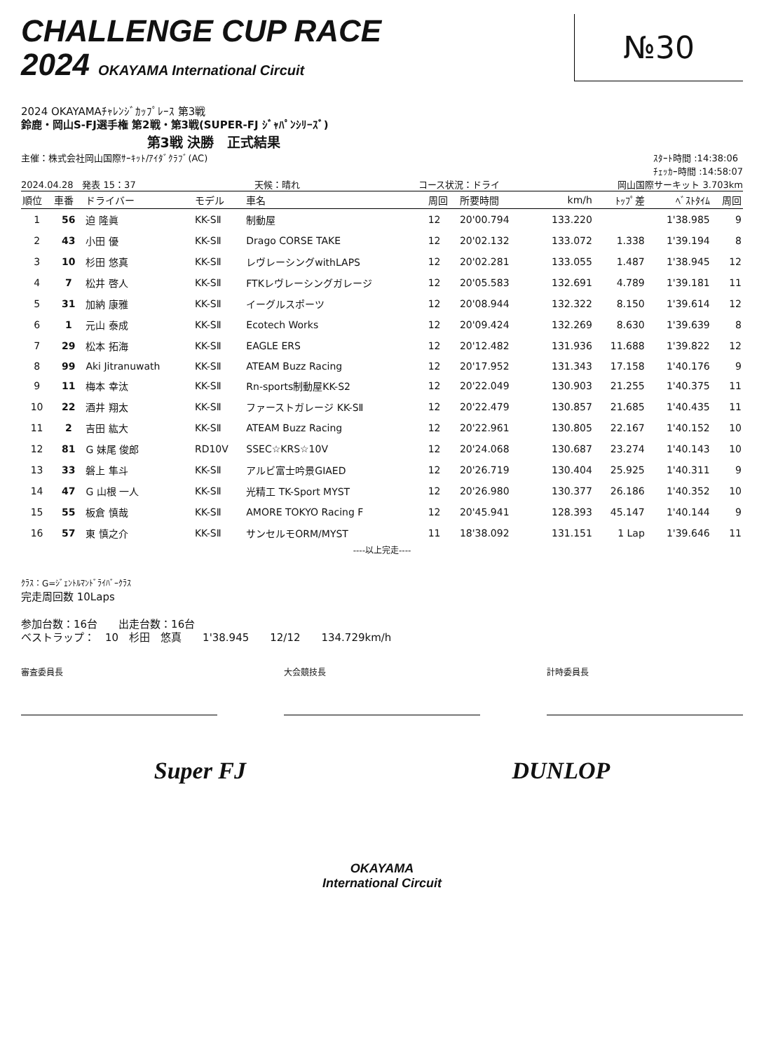CHALLENGE CUP RACE
2024 OKAYAMA International Circuit
№30
2024 OKAYAMAﾁｬﾚﾝｼﾞｶｯﾌﾟﾚｰｽ 第3戦
鈴鹿・岡山S-FJ選手権 第2戦・第3戦(SUPER-FJ ｼﾞｬﾊﾟﾝｼﾘｰｽﾞ)
第3戦 決勝　正式結果
主催：株式会社岡山国際ｻｰｷｯﾄ/ｱｲﾀﾞｸﾗﾌﾞ(AC) ｽﾀｰﾄ時間 :14:38:06
ﾁｪｯｶｰ時間 :14:58:07
2024.04.28　発表 15：37 天候：晴れ コース状況：ドライ 岡山国際サーキット 3.703km
| 順位 | 車番 | ドライバー | モデル | 車名 | 周回 | 所要時間 | km/h | ﾄｯﾌﾟ差 | ﾍﾞｽﾄﾀｲﾑ | 周回 |
| --- | --- | --- | --- | --- | --- | --- | --- | --- | --- | --- |
| 1 | 56 | 迫 隆眞 | KK-SⅡ | 制動屋 | 12 | 20'00.794 | 133.220 | | 1'38.985 | 9 |
| 2 | 43 | 小田 優 | KK-SⅡ | Drago CORSE TAKE | 12 | 20'02.132 | 133.072 | 1.338 | 1'39.194 | 8 |
| 3 | 10 | 杉田 悠真 | KK-SⅡ | レヴレーシングwithLAPS | 12 | 20'02.281 | 133.055 | 1.487 | 1'38.945 | 12 |
| 4 | 7 | 松井 啓人 | KK-SⅡ | FTKレヴレーシングガレージ | 12 | 20'05.583 | 132.691 | 4.789 | 1'39.181 | 11 |
| 5 | 31 | 加納 康雅 | KK-SⅡ | イーグルスポーツ | 12 | 20'08.944 | 132.322 | 8.150 | 1'39.614 | 12 |
| 6 | 1 | 元山 泰成 | KK-SⅡ | Ecotech Works | 12 | 20'09.424 | 132.269 | 8.630 | 1'39.639 | 8 |
| 7 | 29 | 松本 拓海 | KK-SⅡ | EAGLE ERS | 12 | 20'12.482 | 131.936 | 11.688 | 1'39.822 | 12 |
| 8 | 99 | Aki Jitranuwath | KK-SⅡ | ATEAM Buzz Racing | 12 | 20'17.952 | 131.343 | 17.158 | 1'40.176 | 9 |
| 9 | 11 | 梅本 幸汰 | KK-SⅡ | Rn-sports制動屋KK-S2 | 12 | 20'22.049 | 130.903 | 21.255 | 1'40.375 | 11 |
| 10 | 22 | 酒井 翔太 | KK-SⅡ | ファーストガレージ KK-SⅡ | 12 | 20'22.479 | 130.857 | 21.685 | 1'40.435 | 11 |
| 11 | 2 | 吉田 紘大 | KK-SⅡ | ATEAM Buzz Racing | 12 | 20'22.961 | 130.805 | 22.167 | 1'40.152 | 10 |
| 12 | 81 | G 妹尾 俊郎 | RD10V | SSEC☆KRS☆10V | 12 | 20'24.068 | 130.687 | 23.274 | 1'40.143 | 10 |
| 13 | 33 | 磐上 隼斗 | KK-SⅡ | アルビ富士吟景GIAED | 12 | 20'26.719 | 130.404 | 25.925 | 1'40.311 | 9 |
| 14 | 47 | G 山根 一人 | KK-SⅡ | 光精工 TK-Sport MYST | 12 | 20'26.980 | 130.377 | 26.186 | 1'40.352 | 10 |
| 15 | 55 | 板倉 慎哉 | KK-SⅡ | AMORE TOKYO Racing F | 12 | 20'45.941 | 128.393 | 45.147 | 1'40.144 | 9 |
| 16 | 57 | 東 慎之介 | KK-SⅡ | サンセルモORM/MYST | 11 | 18'38.092 | 131.151 | 1 Lap | 1'39.646 | 11 |
----以上完走----
ｸﾗｽ：G=ｼﾞｪﾝﾄﾙﾏﾝﾄﾞﾗｲﾊﾞｰｸﾗｽ
完走周回数 10Laps
参加台数：16台　　出走台数：16台
ベストラップ：　10　杉田　悠真　　1'38.945　　12/12　　134.729km/h
審査委員長 大会競技長 計時委員長
Super FJ DUNLOP
OKAYAMA
International Circuit